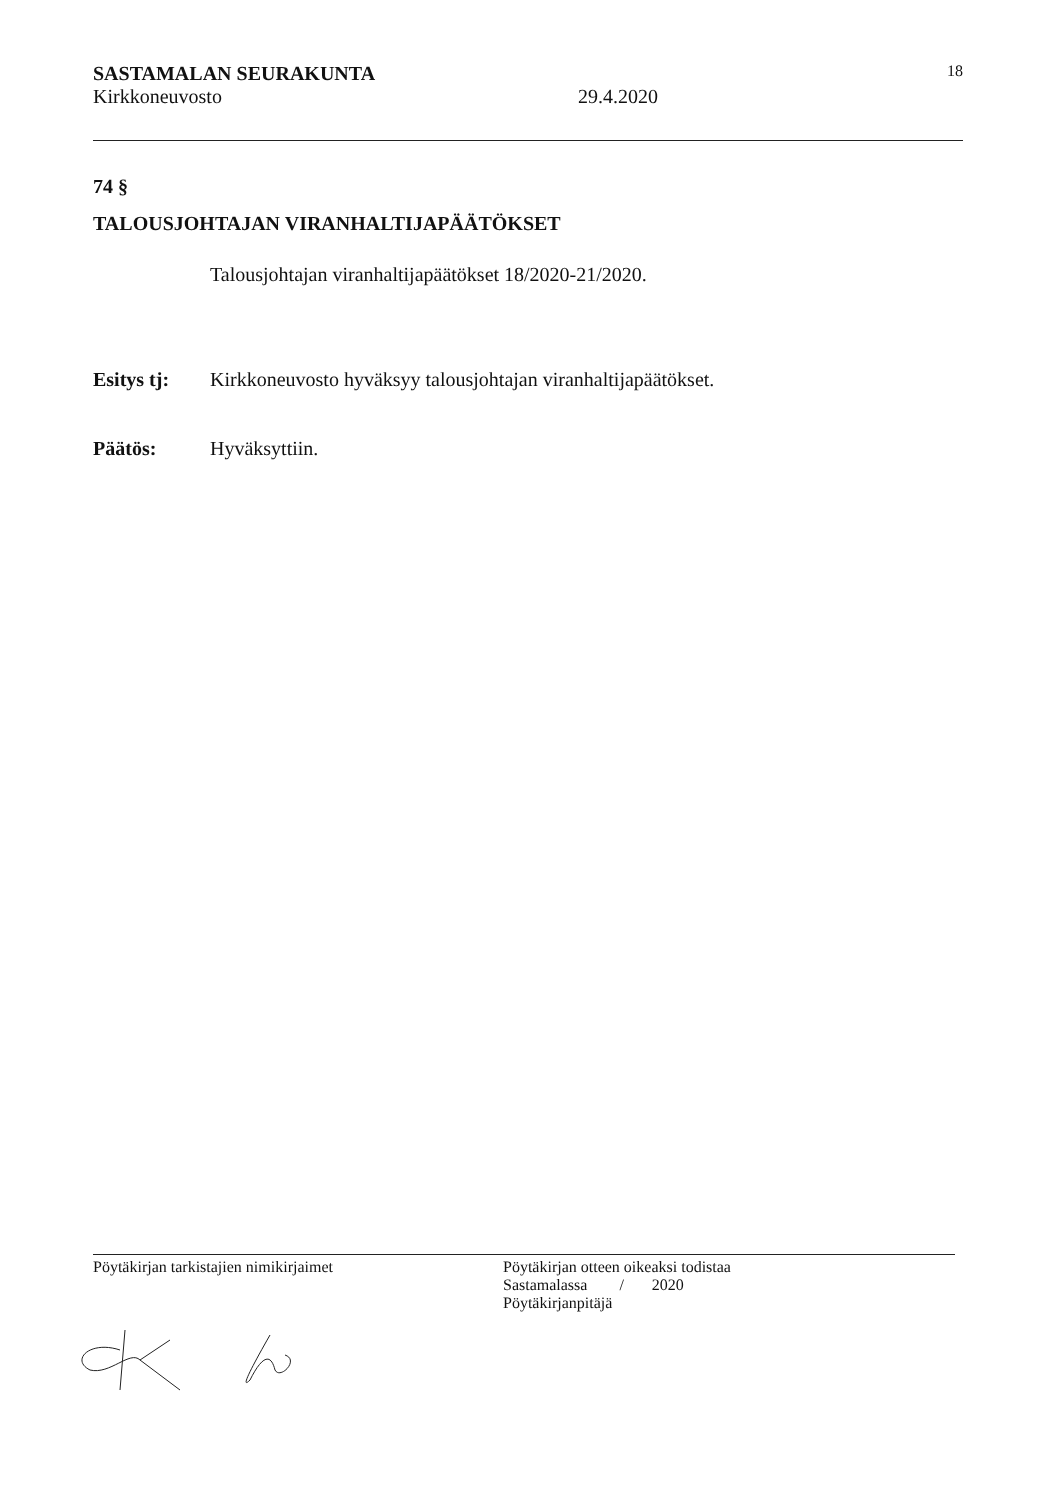SASTAMALAN SEURAKUNTA 18
Kirkkoneuvosto 29.4.2020
74 §
TALOUSJOHTAJAN VIRANHALTIJAPÄÄTÖKSET
Talousjohtajan viranhaltijapäätökset 18/2020-21/2020.
Esitys tj: Kirkkoneuvosto hyväksyy talousjohtajan viranhaltijapäätökset.
Päätös: Hyväksyttiin.
Pöytäkirjan tarkistajien nimikirjaimet Pöytäkirjan otteen oikeaksi todistaa
Sastamalassa / 2020
Pöytäkirjanpitäjä